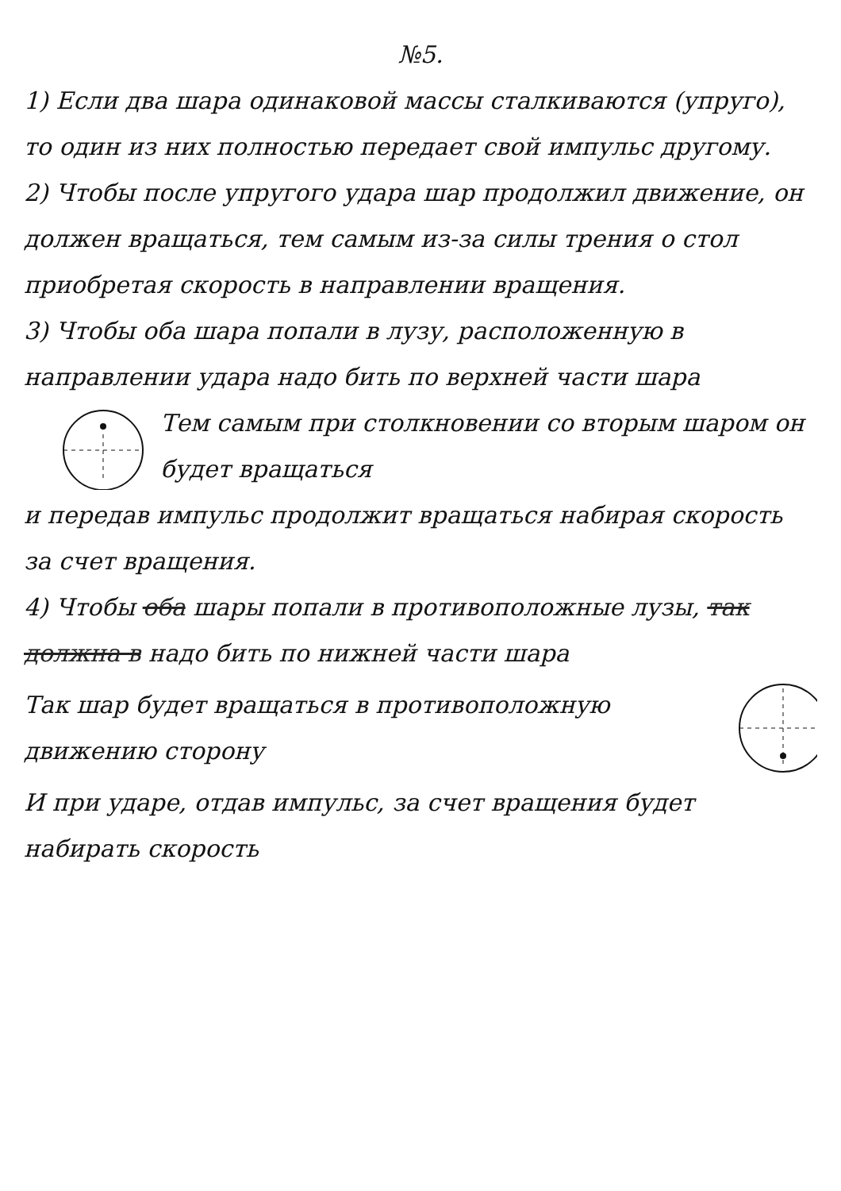№5.
1) Если два шара одинаковой массы сталкиваются (упруго), то один из них полностью передает свой импульс другому.
2) Чтобы после упругого удара шар продолжил движение, он должен вращаться, тем самым из-за силы трения о стол приобретая скорость в направлении вращения.
3) Чтобы оба шара попали в лузу, расположенную в направлении удара надо бить по верхней части шара
Тем самым при столкновении со вторым шаром он будет вращаться
и передав импульс продолжит вращаться набирая скорость за счет вращения.
4) Чтобы оба шары попали в противоположные лузы, так должна в надо бить по нижней части шара
Так шар будет вращаться в противоположную движению сторону
И при ударе, отдав импульс, за счет вращения будет набирать скорость